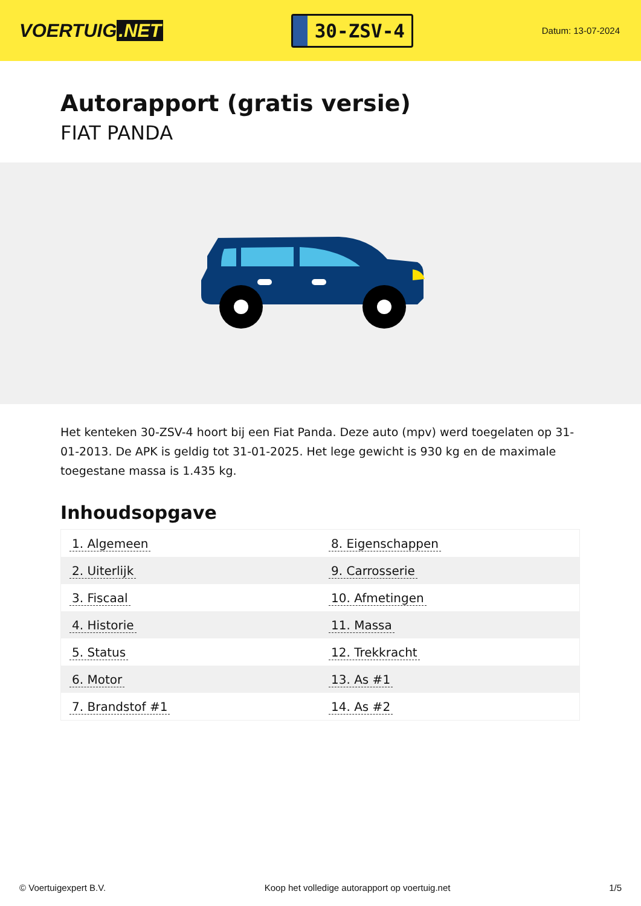VOERTUIG.NET
30-ZSV-4
Datum: 13-07-2024
Autorapport (gratis versie)
FIAT PANDA
Het kenteken 30-ZSV-4 hoort bij een Fiat Panda. Deze auto (mpv) werd toegelaten op 31-01-2013. De APK is geldig tot 31-01-2025. Het lege gewicht is 930 kg en de maximale toegestane massa is 1.435 kg.
Inhoudsopgave
| 1. Algemeen | 8. Eigenschappen |
| 2. Uiterlijk | 9. Carrosserie |
| 3. Fiscaal | 10. Afmetingen |
| 4. Historie | 11. Massa |
| 5. Status | 12. Trekkracht |
| 6. Motor | 13. As #1 |
| 7. Brandstof #1 | 14. As #2 |
© Voertuigexpert B.V. Koop het volledige autorapport op voertuig.net 1/5